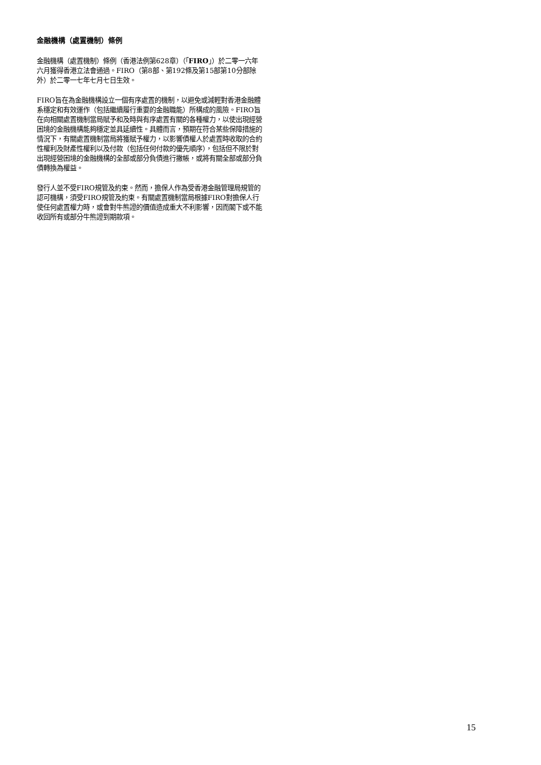金融機構（處置機制）條例
金融機構（處置機制）條例（香港法例第628章）（「FIRO」）於二零一六年六月獲得香港立法會通過。FIRO（第8部、第192條及第15部第10分部除外）於二零一七年七月七日生效。
FIRO旨在為金融機構設立一個有序處置的機制，以避免或減輕對香港金融體系穩定和有效運作（包括繼續履行重要的金融職能）所構成的風險。FIRO旨在向相關處置機制當局賦予和及時與有序處置有關的各種權力，以使出現經營困境的金融機構能夠穩定並具延續性。具體而言，預期在符合某些保障措施的情況下，有關處置機制當局將獲賦予權力，以影響債權人於處置時收取的合約性權利及財產性權利以及付款（包括任何付款的優先順序），包括但不限於對出現經營困境的金融機構的全部或部分負債進行撇帳，或將有關全部或部分負債轉換為權益。
發行人並不受FIRO規管及約束。然而，擔保人作為受香港金融管理局規管的認可機構，須受FIRO規管及約束。有關處置機制當局根據FIRO對擔保人行使任何處置權力時，或會對牛熊證的價值造成重大不利影響，因而閣下或不能收回所有或部分牛熊證到期款項。
15